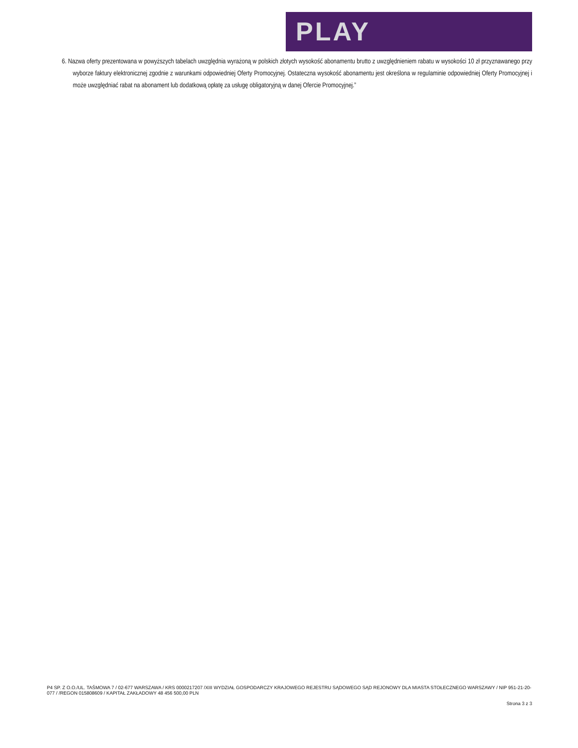PLAY
6. Nazwa oferty prezentowana w powyższych tabelach uwzględnia wyrażoną w polskich złotych wysokość abonamentu brutto z uwzględnieniem rabatu w wysokości 10 zł przyznawanego przy wyborze faktury elektronicznej zgodnie z warunkami odpowiedniej Oferty Promocyjnej. Ostateczna wysokość abonamentu jest określona w regulaminie odpowiedniej Oferty Promocyjnej i może uwzględniać rabat na abonament lub dodatkową opłatę za usługę obligatoryjną w danej Ofercie Promocyjnej.”
P4 SP. Z O.O./UL. TAŚMOWA 7 / 02-677 WARSZAWA / KRS 0000217207 /XIII WYDZIAŁ GOSPODARCZY KRAJOWEGO REJESTRU SĄDOWEGO SĄD REJONOWY DLA MIASTA STOŁECZNEGO WARSZAWY / NIP 951-21-20-077 / /REGON 015808609 / KAPITAŁ ZAKŁADOWY 48 456 500,00 PLN
Strona 3 z 3